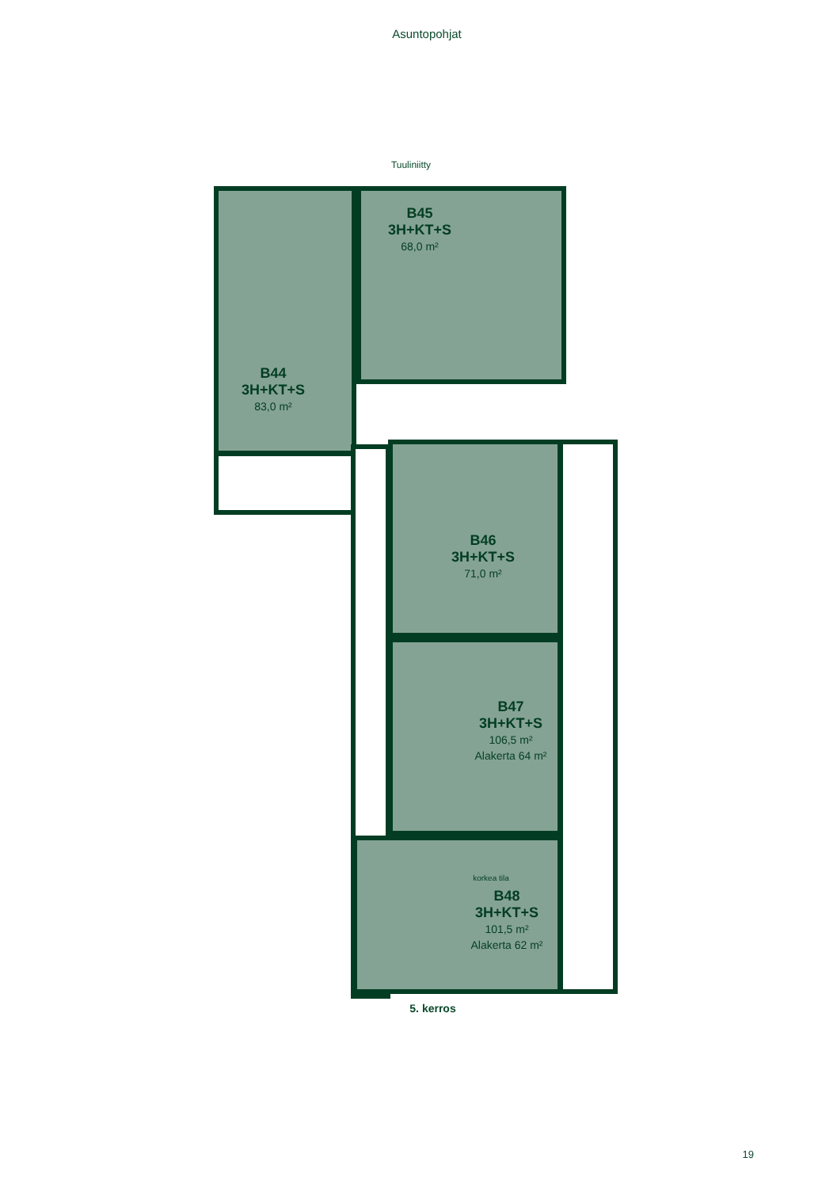Asuntopohjat
Tuuliniitty
B45
3H+KT+S
68,0 m²
B44
3H+KT+S
83,0 m²
B46
3H+KT+S
71,0 m²
B47
3H+KT+S
106,5 m²
Alakerta 64 m²
korkea tila
B48
3H+KT+S
101,5 m²
Alakerta 62 m²
5. kerros
19